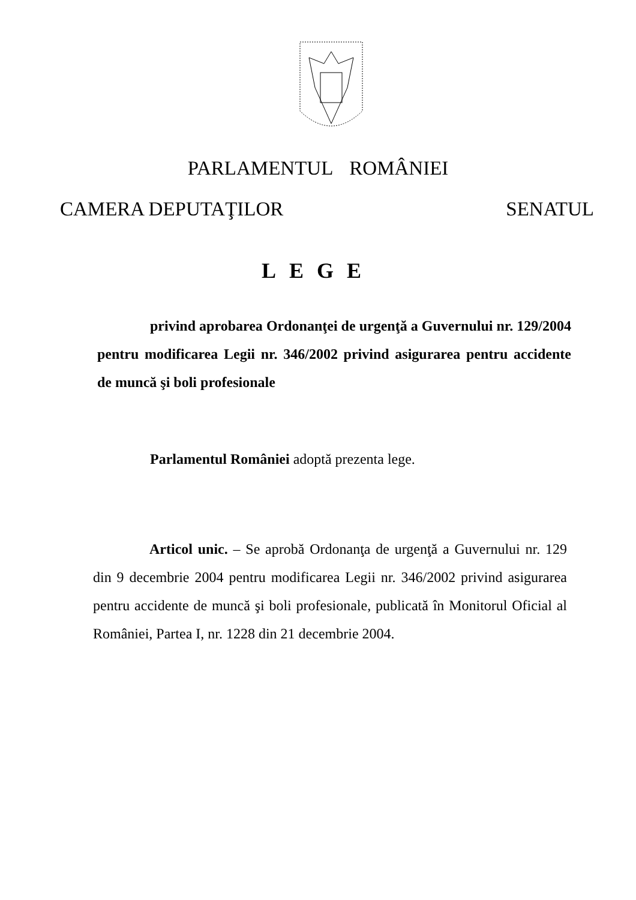PARLAMENTUL ROMÂNIEI
CAMERA DEPUTAŢILOR SENATUL
LEGE
privind aprobarea Ordonanţei de urgenţă a Guvernului nr. 129/2004 pentru modificarea Legii nr. 346/2002 privind asigurarea pentru accidente de muncă şi boli profesionale
Parlamentul României adoptă prezenta lege.
Articol unic. – Se aprobă Ordonanţa de urgenţă a Guvernului nr. 129 din 9 decembrie 2004 pentru modificarea Legii nr. 346/2002 privind asigurarea pentru accidente de muncă şi boli profesionale, publicată în Monitorul Oficial al României, Partea I, nr. 1228 din 21 decembrie 2004.